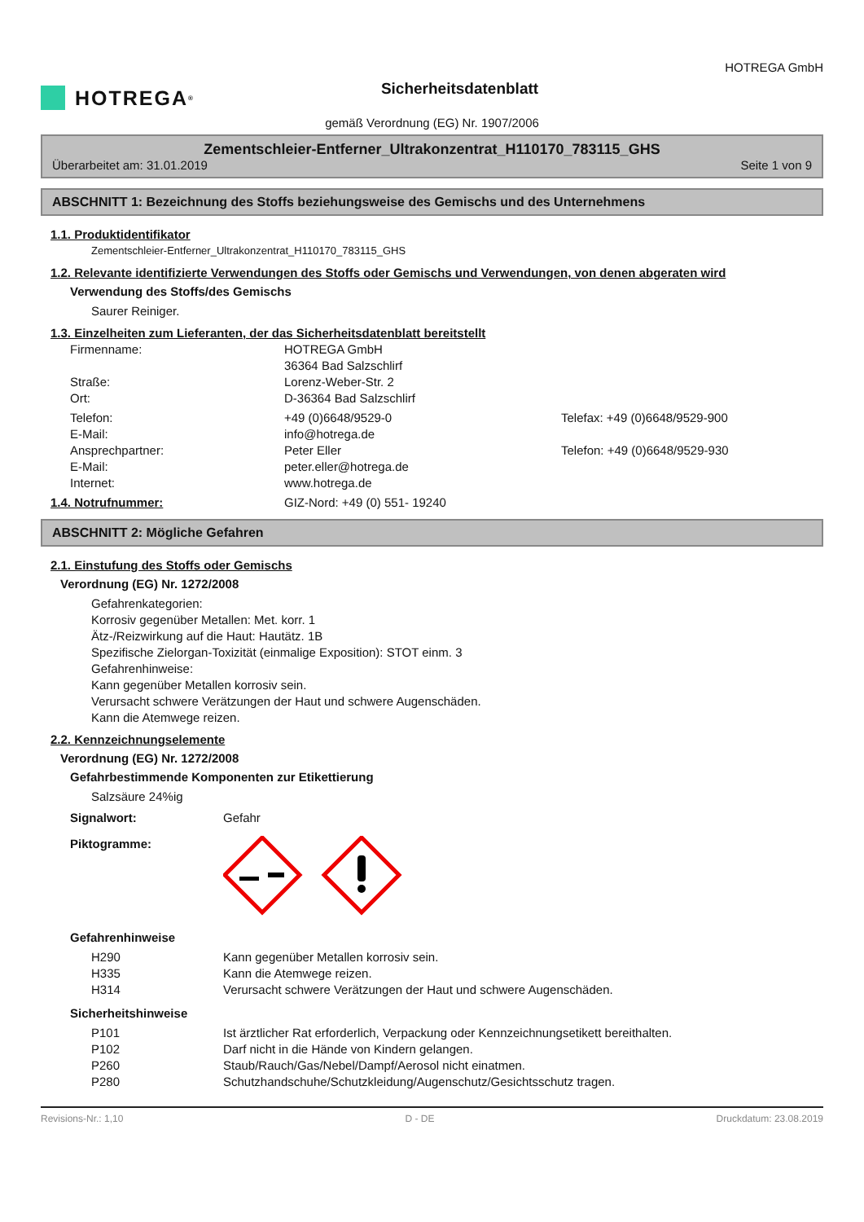HOTREGA<sup>®</sup>
Sicherheitsdatenblatt
HOTREGA GmbH
gemäß Verordnung (EG) Nr. 1907/2006
Zementschleier-Entferner_Ultrakonzentrat_H110170_783115_GHS
Überarbeitet am: 31.01.2019 Seite 1 von 9
ABSCHNITT 1: Bezeichnung des Stoffs beziehungsweise des Gemischs und des Unternehmens
1.1. Produktidentifikator
Zementschleier-Entferner_Ultrakonzentrat_H110170_783115_GHS
1.2. Relevante identifizierte Verwendungen des Stoffs oder Gemischs und Verwendungen, von denen abgeraten wird
Verwendung des Stoffs/des Gemischs
Saurer Reiniger.
1.3. Einzelheiten zum Lieferanten, der das Sicherheitsdatenblatt bereitstellt
Firmenname: HOTREGA GmbH
36364 Bad Salzschlirf
Straße: Lorenz-Weber-Str. 2
Ort: D-36364 Bad Salzschlirf
Telefon: +49 (0)6648/9529-0 Telefax: +49 (0)6648/9529-900
E-Mail: info@hotrega.de
Ansprechpartner: Peter Eller Telefon: +49 (0)6648/9529-930
E-Mail: peter.eller@hotrega.de
Internet: www.hotrega.de
1.4. Notrufnummer: GIZ-Nord: +49 (0) 551- 19240
ABSCHNITT 2: Mögliche Gefahren
2.1. Einstufung des Stoffs oder Gemischs
Verordnung (EG) Nr. 1272/2008
Gefahrenkategorien:
Korrosiv gegenüber Metallen: Met. korr. 1
Ätz-/Reizwirkung auf die Haut: Hautätz. 1B
Spezifische Zielorgan-Toxizität (einmalige Exposition): STOT einm. 3
Gefahrenhinweise:
Kann gegenüber Metallen korrosiv sein.
Verursacht schwere Verätzungen der Haut und schwere Augenschäden.
Kann die Atemwege reizen.
2.2. Kennzeichnungselemente
Verordnung (EG) Nr. 1272/2008
Gefahrbestimmende Komponenten zur Etikettierung
Salzsäure 24%ig
Signalwort: Gefahr
Piktogramme:
Gefahrenhinweise
H290 Kann gegenüber Metallen korrosiv sein.
H335 Kann die Atemwege reizen.
H314 Verursacht schwere Verätzungen der Haut und schwere Augenschäden.
Sicherheitshinweise
P101 Ist ärztlicher Rat erforderlich, Verpackung oder Kennzeichnungsetikett bereithalten.
P102 Darf nicht in die Hände von Kindern gelangen.
P260 Staub/Rauch/Gas/Nebel/Dampf/Aerosol nicht einatmen.
P280 Schutzhandschuhe/Schutzkleidung/Augenschutz/Gesichtsschutz tragen.
Revisions-Nr.: 1,10 D - DE Druckdatum: 23.08.2019